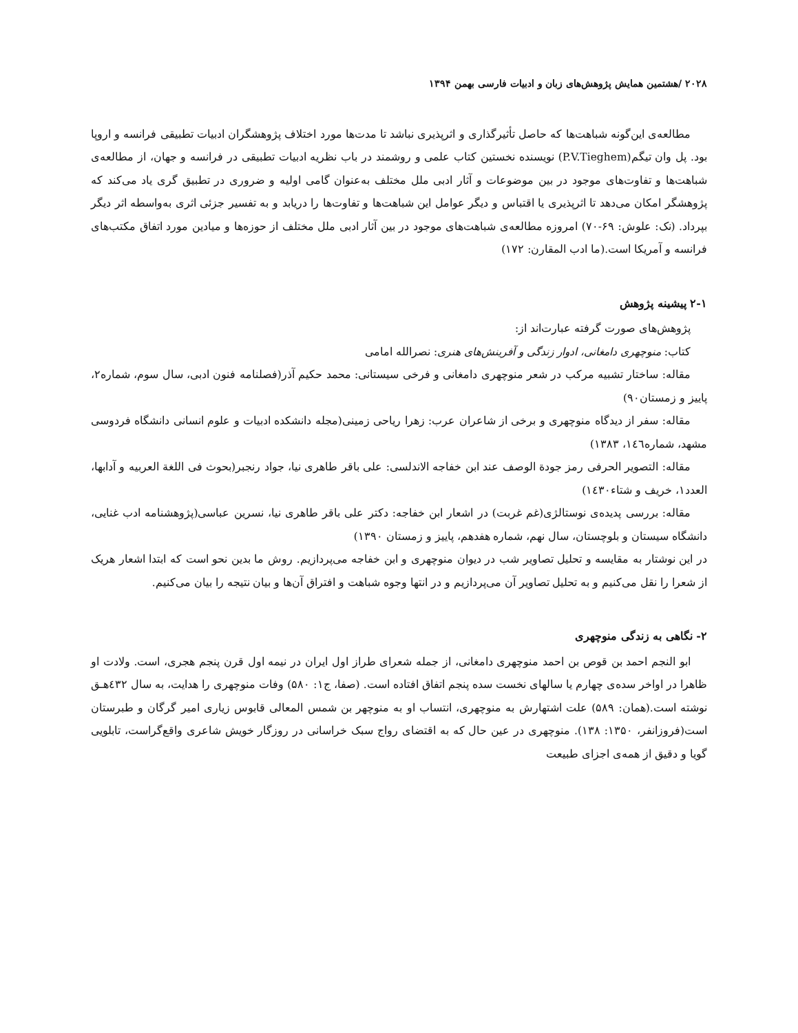۲۰۲۸ /هشتمین همایش پژوهش‌های زبان و ادبیات فارسی بهمن ۱۳۹۴
مطالعه‌ی این‌گونه شباهت‌ها که حاصل تأثیرگذاری و اثرپذیری نباشد تا مدت‌ها مورد اختلاف پژوهشگران ادبیات تطبیقی فرانسه و اروپا بود. پل وان تیگم(P.V.Tieghem) نویسنده نخستین کتاب علمی و روشمند در باب نظریه ادبیات تطبیقی در فرانسه و جهان، از مطالعه‌ی شباهت‌ها و تفاوت‌های موجود در بین موضوعات و آثار ادبی ملل مختلف به‌عنوان گامی اولیه و ضروری در تطبیق گری یاد می‌کند که پژوهشگر امکان می‌دهد تا اثرپذیری یا اقتباس و دیگر عوامل این شباهت‌ها و تفاوت‌ها را دریابد و به تفسیر جزئی اثری به‌واسطه اثر دیگر بپرداد. (نک: علوش: ۶۹-۷۰) امروزه مطالعه‌ی شباهت‌های موجود در بین آثار ادبی ملل مختلف از حوزه‌ها و میادین مورد اتفاق مکتب‌های فرانسه و آمریکا است.(ما ادب المقارن: ۱۷۲)
۲-۱ پیشینه پژوهش
پژوهش‌های صورت گرفته عبارت‌اند از:
کتاب: منوچهری دامغانی، ادوار زندگی و آفرینش‌های هنری: نصرالله امامی
مقاله: ساختار تشبیه مرکب در شعر منوچهری دامغانی و فرخی سیستانی: محمد حکیم آذر(فصلنامه فنون ادبی، سال سوم، شماره۲، پاییز و زمستان۹۰)
مقاله: سفر از دیدگاه منوچهری و برخی از شاعران عرب: زهرا ریاحی زمینی(مجله دانشکده ادبیات و علوم انسانی دانشگاه فردوسی مشهد، شماره۱٤٦، ۱۳۸۳)
مقاله: التصویر الحرفی رمز جودة الوصف عند ابن خفاجه الاندلسی: علی باقر طاهری نیا، جواد رنجبر(بحوث فی اللغة العربیه و آدابها، العدد۱، خریف و شتاء۱٤۳۰)
مقاله: بررسی پدیده‌ی نوستالژی(غم غربت) در اشعار ابن خفاجه: دکتر علی باقر طاهری نیا، نسرین عباسی(پژوهشنامه ادب غنایی، دانشگاه سیستان و بلوچستان، سال نهم، شماره هفدهم، پاییز و زمستان ۱۳۹۰)
در این نوشتار به مقایسه و تحلیل تصاویر شب در دیوان منوچهری و ابن خفاجه می‌پردازیم. روش ما بدین نحو است که ابتدا اشعار هریک از شعرا را نقل می‌کنیم و به تحلیل تصاویر آن می‌پردازیم و در انتها وجوه شباهت و افتراق آن‌ها و بیان نتیجه را بیان می‌کنیم.
۲- نگاهی به زندگی منوچهری
ابو النجم احمد بن قوص بن احمد منوچهری دامغانی، از جمله شعرای طراز اول ایران در نیمه اول قرن پنجم هجری، است. ولادت او ظاهرا در اواخر سده‌ی چهارم یا سالهای نخست سده پنجم اتفاق افتاده است. (صفا، ج۱: ۵۸۰) وفات منوچهری را هدایت، به سال ٤۳۲هـق نوشته است.(همان: ۵۸۹) علت اشتهارش به منوچهری، انتساب او به منوچهر بن شمس المعالی قابوس زیاری امیر گرگان و طبرستان است(فروزانفر، ۱۳۵۰: ۱۳۸). منوچهری در عین حال که به اقتضای رواج سبک خراسانی در روزگار خویش شاعری واقع‌گراست، تابلویی گویا و دقیق از همه‌ی اجزای طبیعت